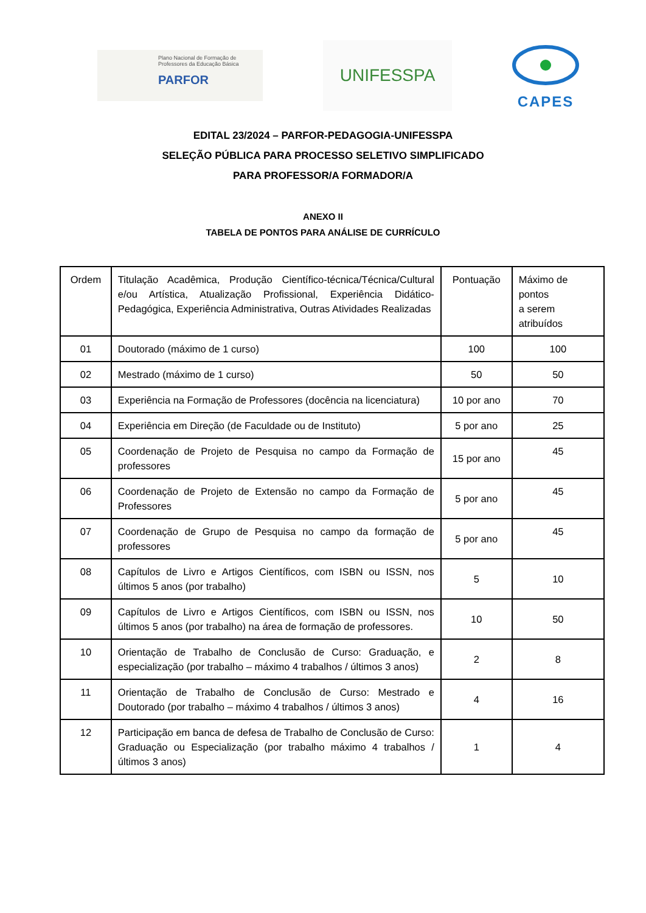Plano Nacional de Formação de
Professores da Educação Básica
PARFOR
UNIFESSPA
CAPES
EDITAL 23/2024 – PARFOR-PEDAGOGIA-UNIFESSPA
SELEÇÃO PÚBLICA PARA PROCESSO SELETIVO SIMPLIFICADO
PARA PROFESSOR/A FORMADOR/A
ANEXO II
TABELA DE PONTOS PARA ANÁLISE DE CURRÍCULO
| Ordem | Titulação Acadêmica, Produção Científico-técnica/Técnica/Cultural e/ou Artística, Atualização Profissional, Experiência Didático-Pedagógica, Experiência Administrativa, Outras Atividades Realizadas | Pontuação | Máximo de pontos a serem atribuídos |
| 01 | Doutorado (máximo de 1 curso) | 100 | 100 |
| 02 | Mestrado (máximo de 1 curso) | 50 | 50 |
| 03 | Experiência na Formação de Professores (docência na licenciatura) | 10 por ano | 70 |
| 04 | Experiência em Direção (de Faculdade ou de Instituto) | 5 por ano | 25 |
| 05 | Coordenação de Projeto de Pesquisa no campo da Formação de professores | 15 por ano | 45 |
| 06 | Coordenação de Projeto de Extensão no campo da Formação de Professores | 5 por ano | 45 |
| 07 | Coordenação de Grupo de Pesquisa no campo da formação de professores | 5 por ano | 45 |
| 08 | Capítulos de Livro e Artigos Científicos, com ISBN ou ISSN, nos últimos 5 anos (por trabalho) | 5 | 10 |
| 09 | Capítulos de Livro e Artigos Científicos, com ISBN ou ISSN, nos últimos 5 anos (por trabalho) na área de formação de professores. | 10 | 50 |
| 10 | Orientação de Trabalho de Conclusão de Curso: Graduação, e especialização (por trabalho – máximo 4 trabalhos / últimos 3 anos) | 2 | 8 |
| 11 | Orientação de Trabalho de Conclusão de Curso: Mestrado e Doutorado (por trabalho – máximo 4 trabalhos / últimos 3 anos) | 4 | 16 |
| 12 | Participação em banca de defesa de Trabalho de Conclusão de Curso: Graduação ou Especialização (por trabalho máximo 4 trabalhos / últimos 3 anos) | 1 | 4 |